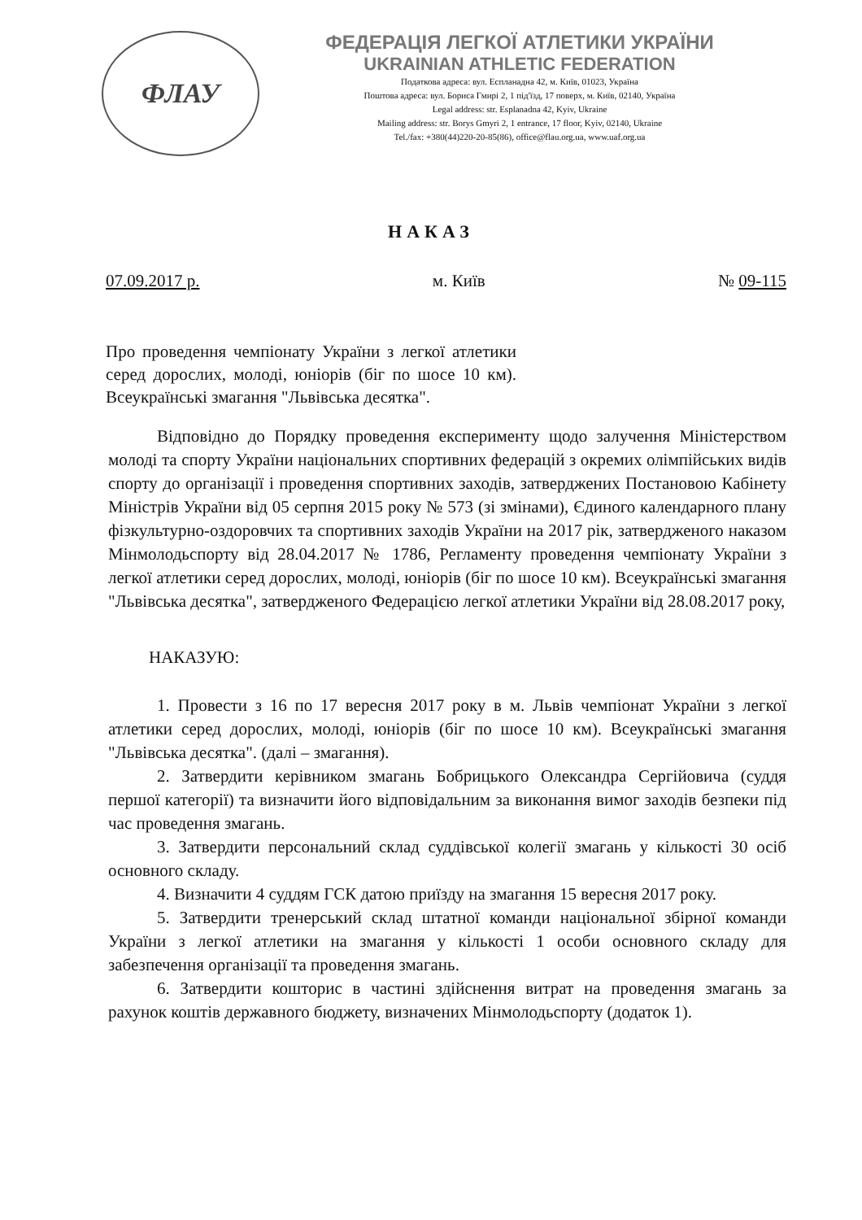ФЛАУ
ФЕДЕРАЦІЯ ЛЕГКОЇ АТЛЕТИКИ УКРАЇНИ
UKRAINIAN ATHLETIC FEDERATION
Податкова адреса: вул. Еспланадна 42, м. Київ, 01023, Україна
Поштова адреса: вул. Бориса Гмирі 2, 1 під'їзд, 17 поверх, м. Київ, 02140, Україна
Legal address: str. Esplanadna 42, Kyiv, Ukraine
Mailing address: str. Borys Gmyri 2, 1 entrance, 17 floor, Kyiv, 02140, Ukraine
Tel./fax: +380(44)220-20-85(86), office@flau.org.ua, www.uaf.org.ua
НАКАЗ
07.09.2017 р. м. Київ № 09-115
Про проведення чемпіонату України з легкої атлетики серед дорослих, молоді, юніорів (біг по шосе 10 км). Всеукраїнські змагання "Львівська десятка".
Відповідно до Порядку проведення експерименту щодо залучення Міністерством молоді та спорту України національних спортивних федерацій з окремих олімпійських видів спорту до організації і проведення спортивних заходів, затверджених Постановою Кабінету Міністрів України від 05 серпня 2015 року № 573 (зі змінами), Єдиного календарного плану фізкультурно-оздоровчих та спортивних заходів України на 2017 рік, затвердженого наказом Мінмолодьспорту від 28.04.2017 № 1786, Регламенту проведення чемпіонату України з легкої атлетики серед дорослих, молоді, юніорів (біг по шосе 10 км). Всеукраїнські змагання "Львівська десятка", затвердженого Федерацією легкої атлетики України від 28.08.2017 року,
НАКАЗУЮ:
1. Провести з 16 по 17 вересня 2017 року в м. Львів чемпіонат України з легкої атлетики серед дорослих, молоді, юніорів (біг по шосе 10 км). Всеукраїнські змагання "Львівська десятка". (далі – змагання).
2. Затвердити керівником змагань Бобрицького Олександра Сергійовича (суддя першої категорії) та визначити його відповідальним за виконання вимог заходів безпеки під час проведення змагань.
3. Затвердити персональний склад суддівської колегії змагань у кількості 30 осіб основного складу.
4. Визначити 4 суддям ГСК датою приїзду на змагання 15 вересня 2017 року.
5. Затвердити тренерський склад штатної команди національної збірної команди України з легкої атлетики на змагання у кількості 1 особи основного складу для забезпечення організації та проведення змагань.
6. Затвердити кошторис в частині здійснення витрат на проведення змагань за рахунок коштів державного бюджету, визначених Мінмолодьспорту (додаток 1).